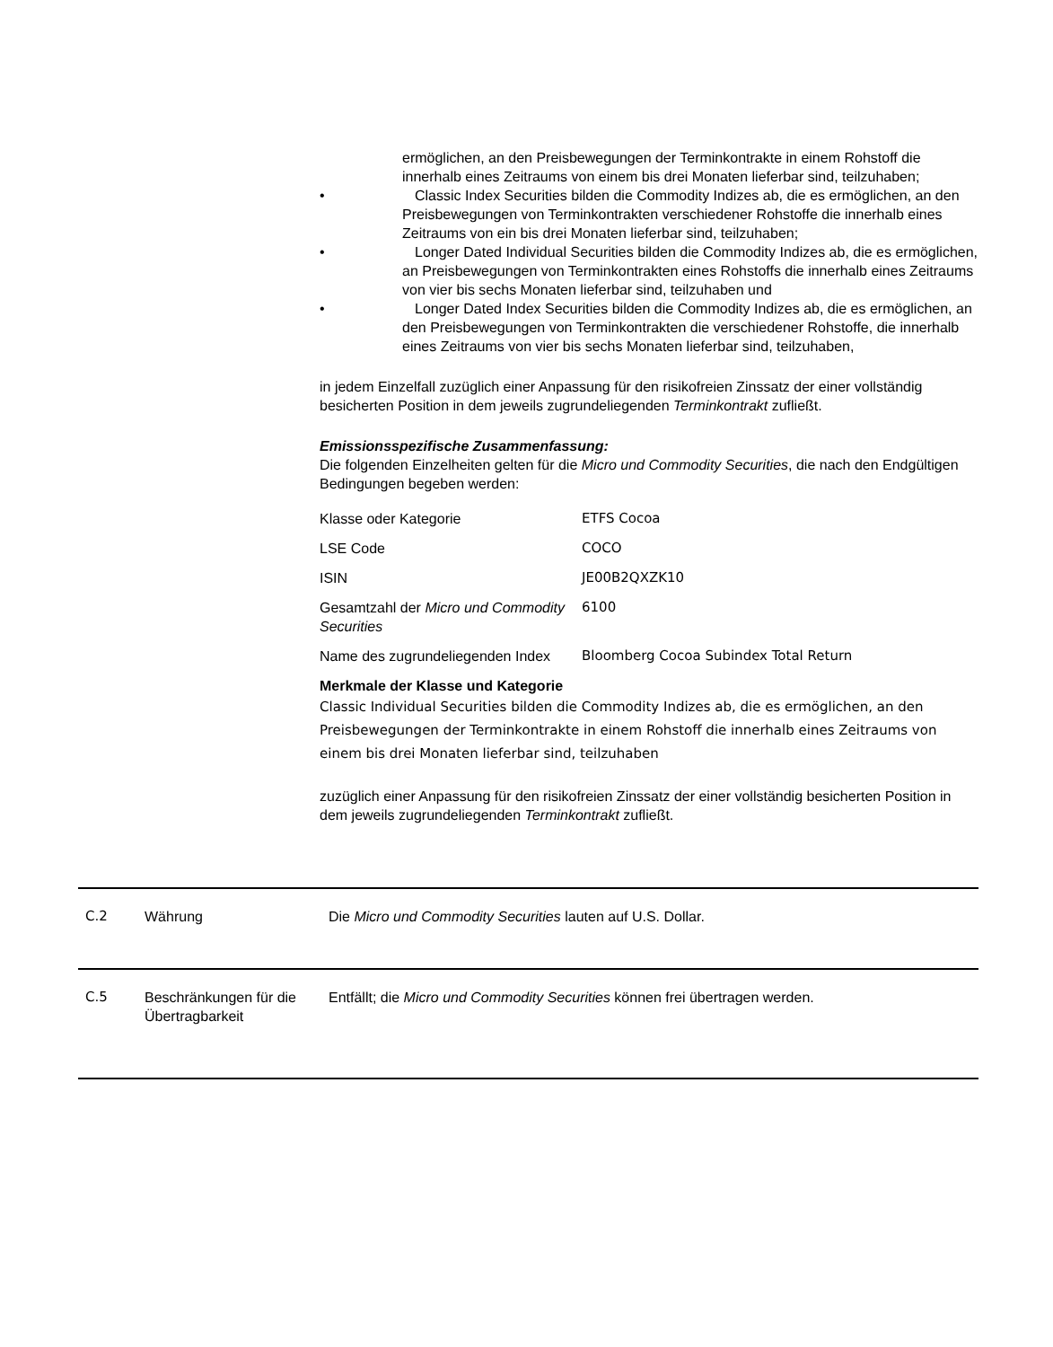ermöglichen, an den Preisbewegungen der Terminkontrakte in einem Rohstoff die innerhalb eines Zeitraums von einem bis drei Monaten lieferbar sind, teilzuhaben;
• Classic Index Securities bilden die Commodity Indizes ab, die es ermöglichen, an den Preisbewegungen von Terminkontrakten verschiedener Rohstoffe die innerhalb eines Zeitraums von ein bis drei Monaten lieferbar sind, teilzuhaben;
• Longer Dated Individual Securities bilden die Commodity Indizes ab, die es ermöglichen, an Preisbewegungen von Terminkontrakten eines Rohstoffs die innerhalb eines Zeitraums von vier bis sechs Monaten lieferbar sind, teilzuhaben und
• Longer Dated Index Securities bilden die Commodity Indizes ab, die es ermöglichen, an den Preisbewegungen von Terminkontrakten die verschiedener Rohstoffe, die innerhalb eines Zeitraums von vier bis sechs Monaten lieferbar sind, teilzuhaben,
in jedem Einzelfall zuzüglich einer Anpassung für den risikofreien Zinssatz der einer vollständig besicherten Position in dem jeweils zugrundeliegenden Terminkontrakt zufließt.
Emissionsspezifische Zusammenfassung:
Die folgenden Einzelheiten gelten für die Micro und Commodity Securities, die nach den Endgültigen Bedingungen begeben werden:
| Klasse oder Kategorie | ETFS Cocoa |
| LSE Code | COCO |
| ISIN | JE00B2QXZK10 |
| Gesamtzahl der Micro und Commodity Securities | 6100 |
| Name des zugrundeliegenden Index | Bloomberg Cocoa Subindex Total Return |
Merkmale der Klasse und Kategorie
Classic Individual Securities bilden die Commodity Indizes ab, die es ermöglichen, an den Preisbewegungen der Terminkontrakte in einem Rohstoff die innerhalb eines Zeitraums von einem bis drei Monaten lieferbar sind, teilzuhaben
zuzüglich einer Anpassung für den risikofreien Zinssatz der einer vollständig besicherten Position in dem jeweils zugrundeliegenden Terminkontrakt zufließt.
C.2 Währung Die Micro und Commodity Securities lauten auf U.S. Dollar.
C.5 Beschränkungen für die Übertragbarkeit
Entfällt; die Micro und Commodity Securities können frei übertragen werden.